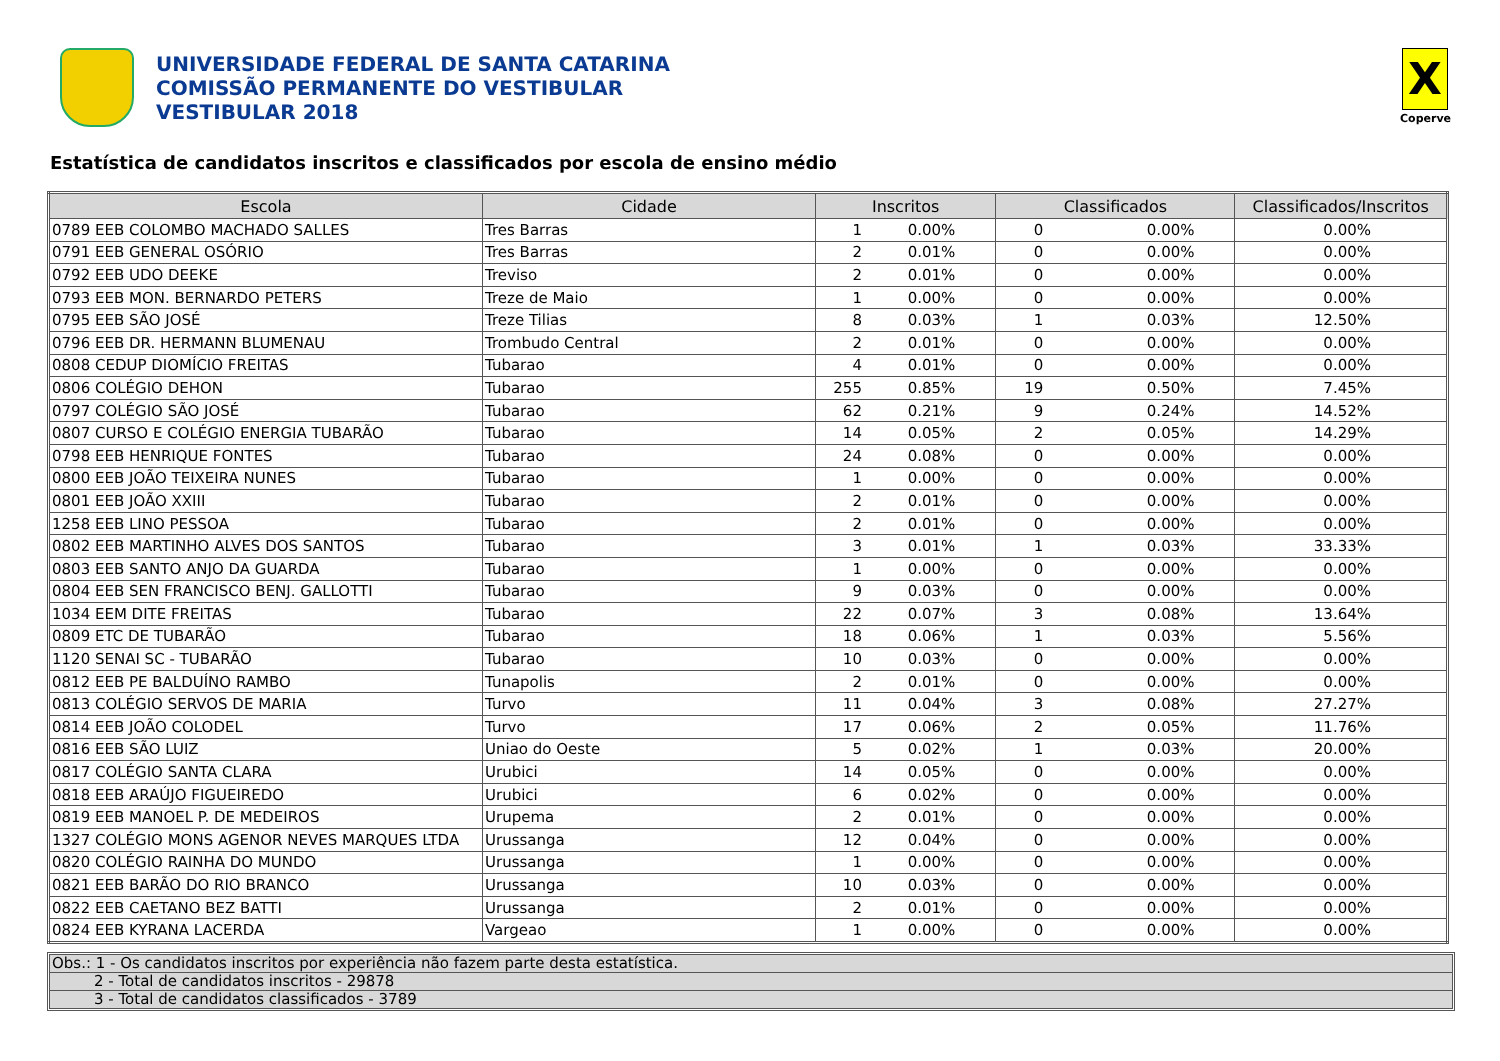UNIVERSIDADE FEDERAL DE SANTA CATARINA
COMISSÃO PERMANENTE DO VESTIBULAR
VESTIBULAR 2018
X
Coperve
Estatística de candidatos inscritos e classificados por escola de ensino médio
| Escola | Cidade | Inscritos | | Classificados | | Classificados/Inscritos |
| --- | --- | --- | --- | --- | --- | --- |
| 0789 EEB COLOMBO MACHADO SALLES | Tres Barras | 1 | 0.00% | 0 | 0.00% | 0.00% |
| 0791 EEB GENERAL OSÓRIO | Tres Barras | 2 | 0.01% | 0 | 0.00% | 0.00% |
| 0792 EEB UDO DEEKE | Treviso | 2 | 0.01% | 0 | 0.00% | 0.00% |
| 0793 EEB MON. BERNARDO PETERS | Treze de Maio | 1 | 0.00% | 0 | 0.00% | 0.00% |
| 0795 EEB SÃO JOSÉ | Treze Tilias | 8 | 0.03% | 1 | 0.03% | 12.50% |
| 0796 EEB DR. HERMANN BLUMENAU | Trombudo Central | 2 | 0.01% | 0 | 0.00% | 0.00% |
| 0808 CEDUP DIOMÍCIO FREITAS | Tubarao | 4 | 0.01% | 0 | 0.00% | 0.00% |
| 0806 COLÉGIO DEHON | Tubarao | 255 | 0.85% | 19 | 0.50% | 7.45% |
| 0797 COLÉGIO SÃO JOSÉ | Tubarao | 62 | 0.21% | 9 | 0.24% | 14.52% |
| 0807 CURSO E COLÉGIO ENERGIA TUBARÃO | Tubarao | 14 | 0.05% | 2 | 0.05% | 14.29% |
| 0798 EEB HENRIQUE FONTES | Tubarao | 24 | 0.08% | 0 | 0.00% | 0.00% |
| 0800 EEB JOÃO TEIXEIRA NUNES | Tubarao | 1 | 0.00% | 0 | 0.00% | 0.00% |
| 0801 EEB JOÃO XXIII | Tubarao | 2 | 0.01% | 0 | 0.00% | 0.00% |
| 1258 EEB LINO PESSOA | Tubarao | 2 | 0.01% | 0 | 0.00% | 0.00% |
| 0802 EEB MARTINHO ALVES DOS SANTOS | Tubarao | 3 | 0.01% | 1 | 0.03% | 33.33% |
| 0803 EEB SANTO ANJO DA GUARDA | Tubarao | 1 | 0.00% | 0 | 0.00% | 0.00% |
| 0804 EEB SEN FRANCISCO BENJ. GALLOTTI | Tubarao | 9 | 0.03% | 0 | 0.00% | 0.00% |
| 1034 EEM DITE FREITAS | Tubarao | 22 | 0.07% | 3 | 0.08% | 13.64% |
| 0809 ETC DE TUBARÃO | Tubarao | 18 | 0.06% | 1 | 0.03% | 5.56% |
| 1120 SENAI SC - TUBARÃO | Tubarao | 10 | 0.03% | 0 | 0.00% | 0.00% |
| 0812 EEB PE BALDUÍNO RAMBO | Tunapolis | 2 | 0.01% | 0 | 0.00% | 0.00% |
| 0813 COLÉGIO SERVOS DE MARIA | Turvo | 11 | 0.04% | 3 | 0.08% | 27.27% |
| 0814 EEB JOÃO COLODEL | Turvo | 17 | 0.06% | 2 | 0.05% | 11.76% |
| 0816 EEB SÃO LUIZ | Uniao do Oeste | 5 | 0.02% | 1 | 0.03% | 20.00% |
| 0817 COLÉGIO SANTA CLARA | Urubici | 14 | 0.05% | 0 | 0.00% | 0.00% |
| 0818 EEB ARAÚJO FIGUEIREDO | Urubici | 6 | 0.02% | 0 | 0.00% | 0.00% |
| 0819 EEB MANOEL P. DE MEDEIROS | Urupema | 2 | 0.01% | 0 | 0.00% | 0.00% |
| 1327 COLÉGIO MONS AGENOR NEVES MARQUES LTDA | Urussanga | 12 | 0.04% | 0 | 0.00% | 0.00% |
| 0820 COLÉGIO RAINHA DO MUNDO | Urussanga | 1 | 0.00% | 0 | 0.00% | 0.00% |
| 0821 EEB BARÃO DO RIO BRANCO | Urussanga | 10 | 0.03% | 0 | 0.00% | 0.00% |
| 0822 EEB CAETANO BEZ BATTI | Urussanga | 2 | 0.01% | 0 | 0.00% | 0.00% |
| 0824 EEB KYRANA LACERDA | Vargeao | 1 | 0.00% | 0 | 0.00% | 0.00% |
Obs.: 1 - Os candidatos inscritos por experiência não fazem parte desta estatística.
2 - Total de candidatos inscritos - 29878
3 - Total de candidatos classificados - 3789